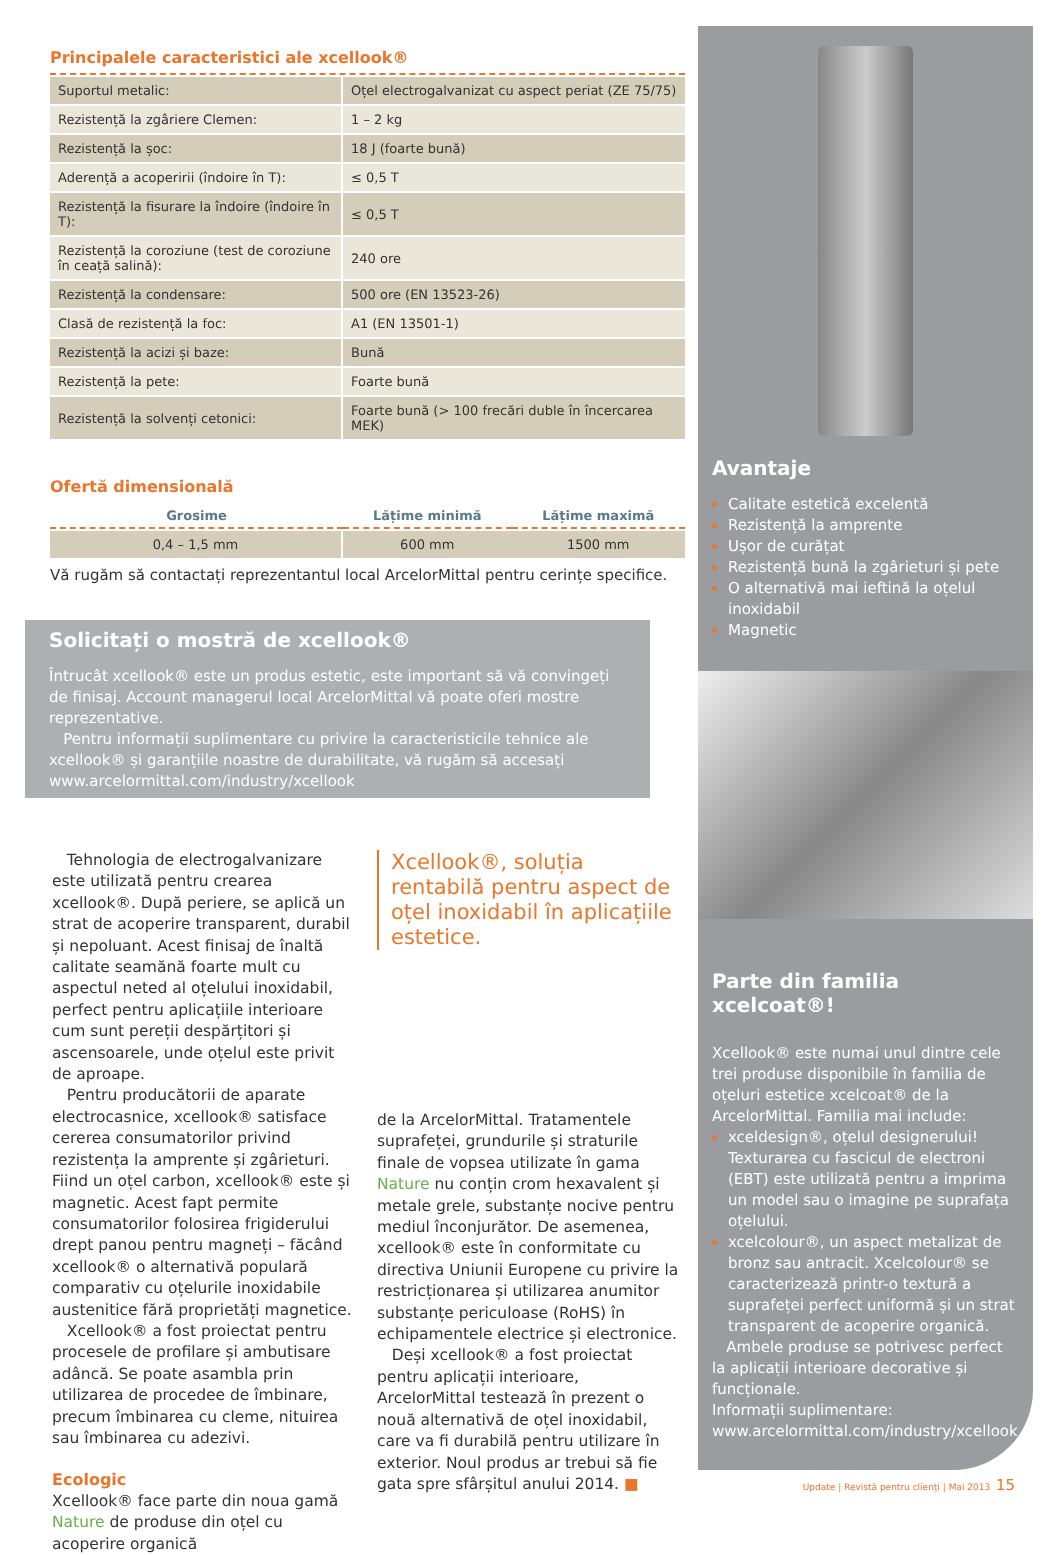Principalele caracteristici ale xcellook®
| Suportul metalic: | Oțel electrogalvanizat cu aspect periat (ZE 75/75) |
| Rezistență la zgâriere Clemen: | 1 – 2 kg |
| Rezistență la șoc: | 18 J (foarte bună) |
| Aderență a acoperirii (îndoire în T): | ≤ 0,5 T |
| Rezistență la fisurare la îndoire (îndoire în T): | ≤ 0,5 T |
| Rezistență la coroziune (test de coroziune în ceață salină): | 240 ore |
| Rezistență la condensare: | 500 ore (EN 13523-26) |
| Clasă de rezistență la foc: | A1 (EN 13501-1) |
| Rezistență la acizi și baze: | Bună |
| Rezistență la pete: | Foarte bună |
| Rezistență la solvenți cetonici: | Foarte bună (> 100 frecări duble în încercarea MEK) |
Ofertă dimensională
| Grosime | Lățime minimă | Lățime maximă |
| --- | --- | --- |
| 0,4 – 1,5 mm | 600 mm | 1500 mm |
Vă rugăm să contactați reprezentantul local ArcelorMittal pentru cerințe specifice.
Solicitați o mostră de xcellook®
Întrucât xcellook® este un produs estetic, este important să vă convingeți de finisaj. Account managerul local ArcelorMittal vă poate oferi mostre reprezentative.
Pentru informații suplimentare cu privire la caracteristicile tehnice ale xcellook® și garanțiile noastre de durabilitate, vă rugăm să accesați www.arcelormittal.com/industry/xcellook
Tehnologia de electrogalvanizare este utilizată pentru crearea xcellook®. După periere, se aplică un strat de acoperire transparent, durabil și nepoluant. Acest finisaj de înaltă calitate seamănă foarte mult cu aspectul neted al oțelului inoxidabil, perfect pentru aplicațiile interioare cum sunt pereții despărțitori și ascensoarele, unde oțelul este privit de aproape.
Pentru producătorii de aparate electrocasnice, xcellook® satisface cererea consumatorilor privind rezistența la amprente și zgârieturi. Fiind un oțel carbon, xcellook® este și magnetic. Acest fapt permite consumatorilor folosirea frigiderului drept panou pentru magneți – făcând xcellook® o alternativă populară comparativ cu oțelurile inoxidabile austenitice fără proprietăți magnetice.
Xcellook® a fost proiectat pentru procesele de profilare și ambutisare adâncă. Se poate asambla prin utilizarea de procedee de îmbinare, precum îmbinarea cu cleme, nituirea sau îmbinarea cu adezivi.
Ecologic
Xcellook® face parte din noua gamă Nature de produse din oțel cu acoperire organică
Xcellook®, soluția rentabilă pentru aspect de oțel inoxidabil în aplicațiile estetice.
de la ArcelorMittal. Tratamentele suprafeței, grundurile și straturile finale de vopsea utilizate în gama Nature nu conțin crom hexavalent și metale grele, substanțe nocive pentru mediul înconjurător. De asemenea, xcellook® este în conformitate cu directiva Uniunii Europene cu privire la restricționarea și utilizarea anumitor substanțe periculoase (RoHS) în echipamentele electrice și electronice.
Deși xcellook® a fost proiectat pentru aplicații interioare, ArcelorMittal testează în prezent o nouă alternativă de oțel inoxidabil, care va fi durabilă pentru utilizare în exterior. Noul produs ar trebui să fie gata spre sfârșitul anului 2014. ■
Avantaje
Calitate estetică excelentă
Rezistență la amprente
Ușor de curățat
Rezistență bună la zgârieturi și pete
O alternativă mai ieftină la oțelul inoxidabil
Magnetic
Parte din familia xcelcoat®!
Xcellook® este numai unul dintre cele trei produse disponibile în familia de oțeluri estetice xcelcoat® de la ArcelorMittal. Familia mai include:
xceldesign®, oțelul designerului! Texturarea cu fascicul de electroni (EBT) este utilizată pentru a imprima un model sau o imagine pe suprafața oțelului.
xcelcolour®, un aspect metalizat de bronz sau antracit. Xcelcolour® se caracterizează printr-o textură a suprafeței perfect uniformă și un strat transparent de acoperire organică.
Ambele produse se potrivesc perfect la aplicații interioare decorative și funcționale.
Informații suplimentare: www.arcelormittal.com/industry/xcellook
Update | Revistă pentru clienți | Mai 2013 15